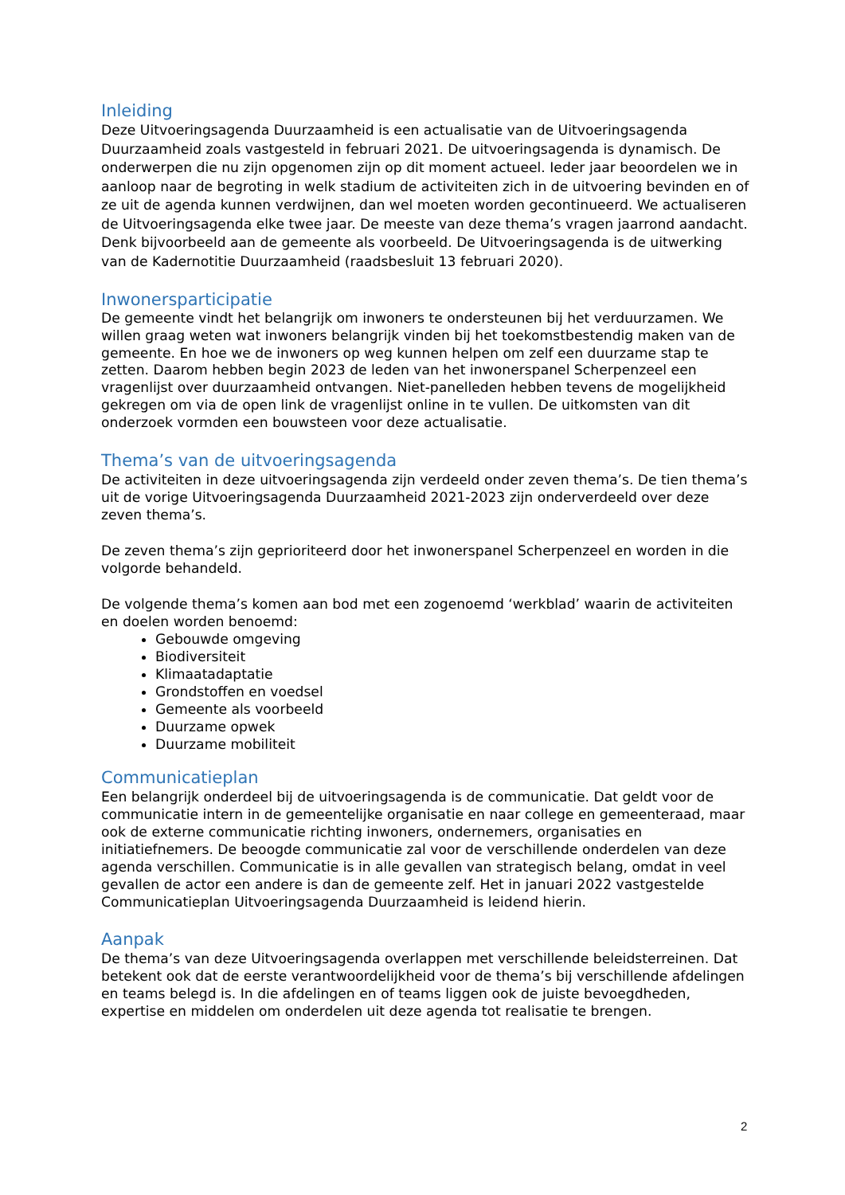Inleiding
Deze Uitvoeringsagenda Duurzaamheid is een actualisatie van de Uitvoeringsagenda Duurzaamheid zoals vastgesteld in februari 2021. De uitvoeringsagenda is dynamisch. De onderwerpen die nu zijn opgenomen zijn op dit moment actueel. Ieder jaar beoordelen we in aanloop naar de begroting in welk stadium de activiteiten zich in de uitvoering bevinden en of ze uit de agenda kunnen verdwijnen, dan wel moeten worden gecontinueerd. We actualiseren de Uitvoeringsagenda elke twee jaar. De meeste van deze thema’s vragen jaarrond aandacht. Denk bijvoorbeeld aan de gemeente als voorbeeld. De Uitvoeringsagenda is de uitwerking van de Kadernotitie Duurzaamheid (raadsbesluit 13 februari 2020).
Inwonersparticipatie
De gemeente vindt het belangrijk om inwoners te ondersteunen bij het verduurzamen. We willen graag weten wat inwoners belangrijk vinden bij het toekomstbestendig maken van de gemeente. En hoe we de inwoners op weg kunnen helpen om zelf een duurzame stap te zetten. Daarom hebben begin 2023 de leden van het inwonerspanel Scherpenzeel een vragenlijst over duurzaamheid ontvangen. Niet-panelleden hebben tevens de mogelijkheid gekregen om via de open link de vragenlijst online in te vullen. De uitkomsten van dit onderzoek vormden een bouwsteen voor deze actualisatie.
Thema’s van de uitvoeringsagenda
De activiteiten in deze uitvoeringsagenda zijn verdeeld onder zeven thema’s. De tien thema’s uit de vorige Uitvoeringsagenda Duurzaamheid 2021-2023 zijn onderverdeeld over deze zeven thema’s.
De zeven thema’s zijn geprioriteerd door het inwonerspanel Scherpenzeel en worden in die volgorde behandeld.
De volgende thema’s komen aan bod met een zogenoemd ‘werkblad’ waarin de activiteiten en doelen worden benoemd:
Gebouwde omgeving
Biodiversiteit
Klimaatadaptatie
Grondstoffen en voedsel
Gemeente als voorbeeld
Duurzame opwek
Duurzame mobiliteit
Communicatieplan
Een belangrijk onderdeel bij de uitvoeringsagenda is de communicatie. Dat geldt voor de communicatie intern in de gemeentelijke organisatie en naar college en gemeenteraad, maar ook de externe communicatie richting inwoners, ondernemers, organisaties en initiatiefnemers. De beoogde communicatie zal voor de verschillende onderdelen van deze agenda verschillen. Communicatie is in alle gevallen van strategisch belang, omdat in veel gevallen de actor een andere is dan de gemeente zelf. Het in januari 2022 vastgestelde Communicatieplan Uitvoeringsagenda Duurzaamheid is leidend hierin.
Aanpak
De thema’s van deze Uitvoeringsagenda overlappen met verschillende beleidsterreinen. Dat betekent ook dat de eerste verantwoordelijkheid voor de thema’s bij verschillende afdelingen en teams belegd is. In die afdelingen en of teams liggen ook de juiste bevoegdheden, expertise en middelen om onderdelen uit deze agenda tot realisatie te brengen.
2